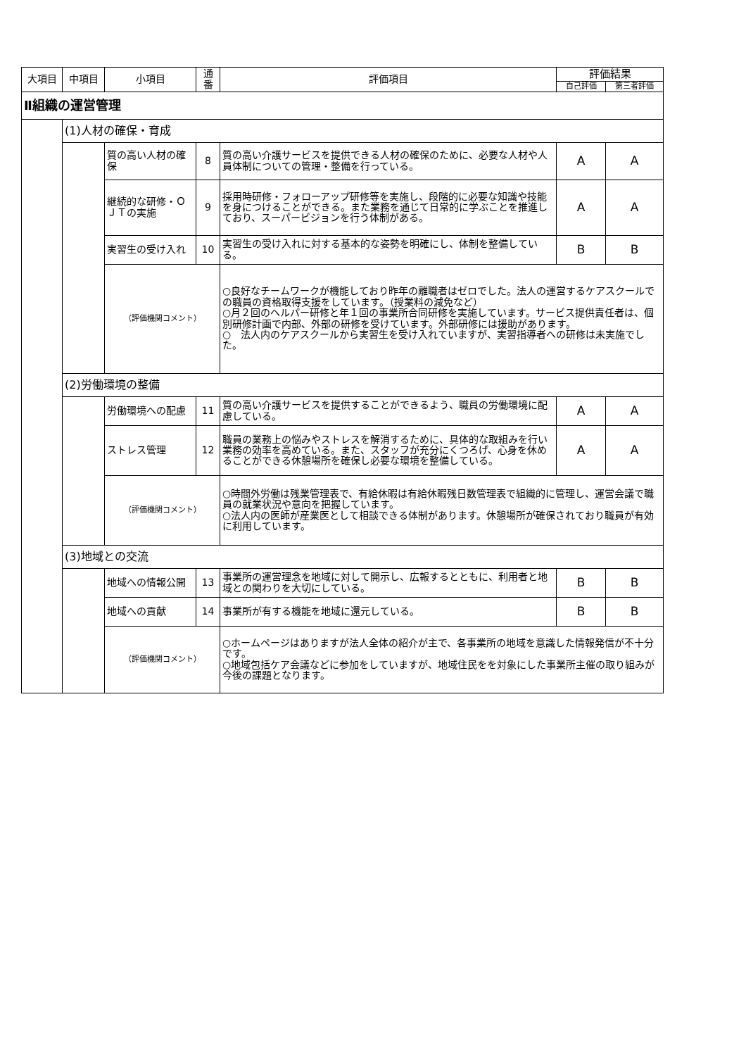| 大項目 | 中項目 | 小項目 | 通番 | 評価項目 | 評価結果 | |
| --- | --- | --- | --- | --- | --- | --- |
| | | | | | 自己評価 | 第三者評価 |
| Ⅱ組織の運営管理 | | | | | | |
| | (1)人材の確保・育成 | | | | | |
| | | 質の高い人材の確保 | 8 | 質の高い介護サービスを提供できる人材の確保のために、必要な人材や人員体制についての管理・整備を行っている。 | A | A |
| | | 継続的な研修・ＯＪＴの実施 | 9 | 採用時研修・フォローアップ研修等を実施し、段階的に必要な知識や技能を身につけることができる。また業務を通じて日常的に学ぶことを推進しており、スーパービジョンを行う体制がある。 | A | A |
| | | 実習生の受け入れ | 10 | 実習生の受け入れに対する基本的な姿勢を明確にし、体制を整備している。 | B | B |
| | | （評価機関コメント） | | ○良好なチームワークが機能しており昨年の離職者はゼロでした。法人の運営するケアスクールでの職員の資格取得支援をしています。（授業料の減免など） ○月２回のヘルパー研修と年１回の事業所合同研修を実施しています。サービス提供責任者は、個別研修計画で内部、外部の研修を受けています。外部研修には援助があります。 ○ 法人内のケアスクールから実習生を受け入れていますが、実習指導者への研修は未実施でした。 | | |
| | (2)労働環境の整備 | | | | | |
| | | 労働環境への配慮 | 11 | 質の高い介護サービスを提供することができるよう、職員の労働環境に配慮している。 | A | A |
| | | ストレス管理 | 12 | 職員の業務上の悩みやストレスを解消するために、具体的な取組みを行い業務の効率を高めている。また、スタッフが充分にくつろげ、心身を休めることができる休憩場所を確保し必要な環境を整備している。 | A | A |
| | | （評価機関コメント） | | ○時間外労働は残業管理表で、有給休暇は有給休暇残日数管理表で組織的に管理し、運営会議で職員の就業状況や意向を把握しています。 ○法人内の医師が産業医として相談できる体制があります。休憩場所が確保されており職員が有効に利用しています。 | | |
| | (3)地域との交流 | | | | | |
| | | 地域への情報公開 | 13 | 事業所の運営理念を地域に対して開示し、広報するとともに、利用者と地域との関わりを大切にしている。 | B | B |
| | | 地域への貢献 | 14 | 事業所が有する機能を地域に還元している。 | B | B |
| | | （評価機関コメント） | | ○ホームページはありますが法人全体の紹介が主で、各事業所の地域を意識した情報発信が不十分です。 ○地域包括ケア会議などに参加をしていますが、地域住民をを対象にした事業所主催の取り組みが今後の課題となります。 | | |